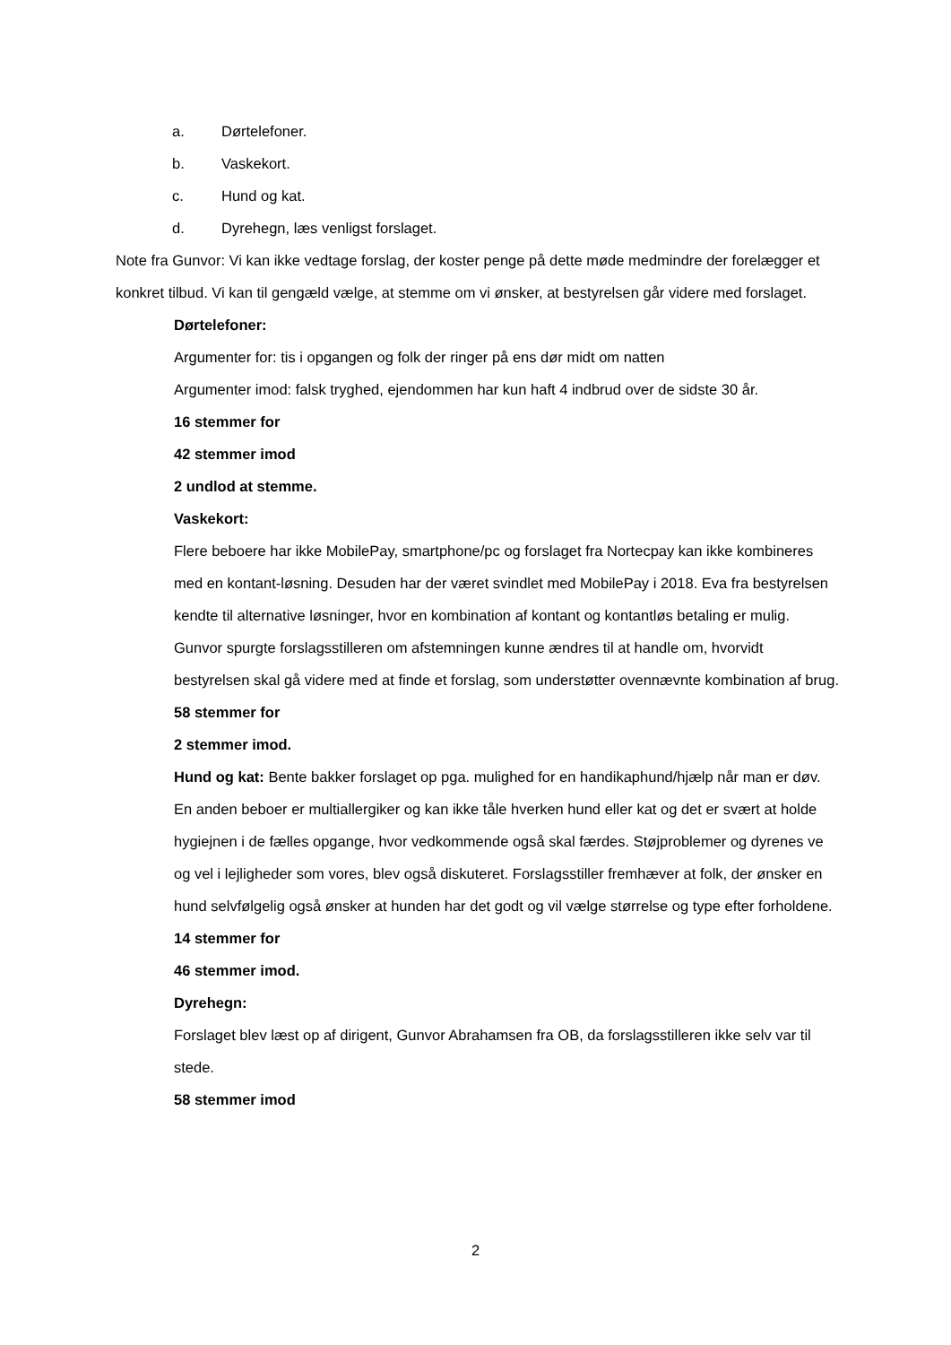a. Dørtelefoner.
b. Vaskekort.
c. Hund og kat.
d. Dyrehegn, læs venligst forslaget.
Note fra Gunvor: Vi kan ikke vedtage forslag, der koster penge på dette møde medmindre der forelægger et konkret tilbud. Vi kan til gengæld vælge, at stemme om vi ønsker, at bestyrelsen går videre med forslaget.
Dørtelefoner:
Argumenter for: tis i opgangen og folk der ringer på ens dør midt om natten
Argumenter imod: falsk tryghed, ejendommen har kun haft 4 indbrud over de sidste 30 år.
16 stemmer for
42 stemmer imod
2 undlod at stemme.
Vaskekort:
Flere beboere har ikke MobilePay, smartphone/pc og forslaget fra Nortecpay kan ikke kombineres med en kontant-løsning. Desuden har der været svindlet med MobilePay i 2018. Eva fra bestyrelsen kendte til alternative løsninger, hvor en kombination af kontant og kontantløs betaling er mulig. Gunvor spurgte forslagsstilleren om afstemningen kunne ændres til at handle om, hvorvidt bestyrelsen skal gå videre med at finde et forslag, som understøtter ovennævnte kombination af brug.
58 stemmer for
2 stemmer imod.
Hund og kat: Bente bakker forslaget op pga. mulighed for en handikaphund/hjælp når man er døv. En anden beboer er multiallergiker og kan ikke tåle hverken hund eller kat og det er svært at holde hygiejnen i de fælles opgange, hvor vedkommende også skal færdes. Støjproblemer og dyrenes ve og vel i lejligheder som vores, blev også diskuteret. Forslagsstiller fremhæver at folk, der ønsker en hund selvfølgelig også ønsker at hunden har det godt og vil vælge størrelse og type efter forholdene.
14 stemmer for
46 stemmer imod.
Dyrehegn:
Forslaget blev læst op af dirigent, Gunvor Abrahamsen fra OB, da forslagsstilleren ikke selv var til stede.
58 stemmer imod
2